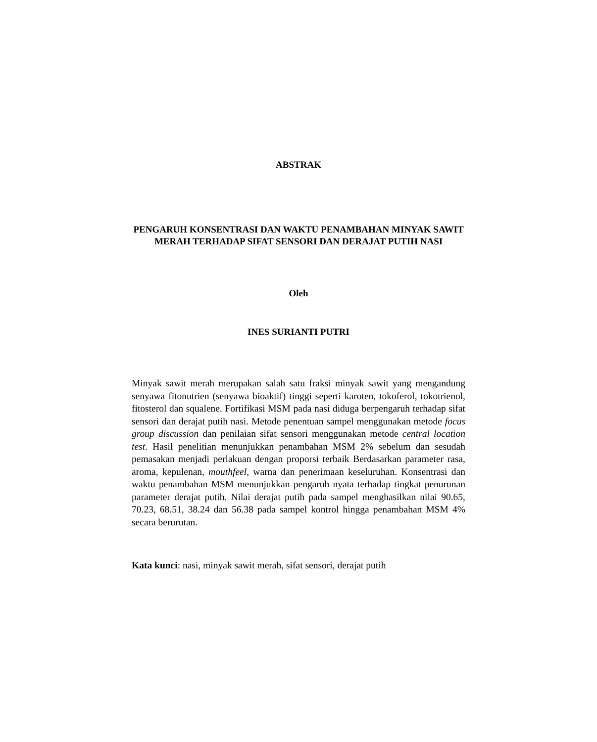ABSTRAK
PENGARUH KONSENTRASI DAN WAKTU PENAMBAHAN MINYAK SAWIT MERAH TERHADAP SIFAT SENSORI DAN DERAJAT PUTIH NASI
Oleh
INES SURIANTI PUTRI
Minyak sawit merah merupakan salah satu fraksi minyak sawit yang mengandung senyawa fitonutrien (senyawa bioaktif) tinggi seperti karoten, tokoferol, tokotrienol, fitosterol dan squalene. Fortifikasi MSM pada nasi diduga berpengaruh terhadap sifat sensori dan derajat putih nasi. Metode penentuan sampel menggunakan metode focus group discussion dan penilaian sifat sensori menggunakan metode central location test. Hasil penelitian menunjukkan penambahan MSM 2% sebelum dan sesudah pemasakan menjadi perlakuan dengan proporsi terbaik Berdasarkan parameter rasa, aroma, kepulenan, mouthfeel, warna dan penerimaan keseluruhan. Konsentrasi dan waktu penambahan MSM menunjukkan pengaruh nyata terhadap tingkat penurunan parameter derajat putih. Nilai derajat putih pada sampel menghasilkan nilai 90.65, 70.23, 68.51, 38.24 dan 56.38 pada sampel kontrol hingga penambahan MSM 4% secara berurutan.
Kata kunci: nasi, minyak sawit merah, sifat sensori, derajat putih